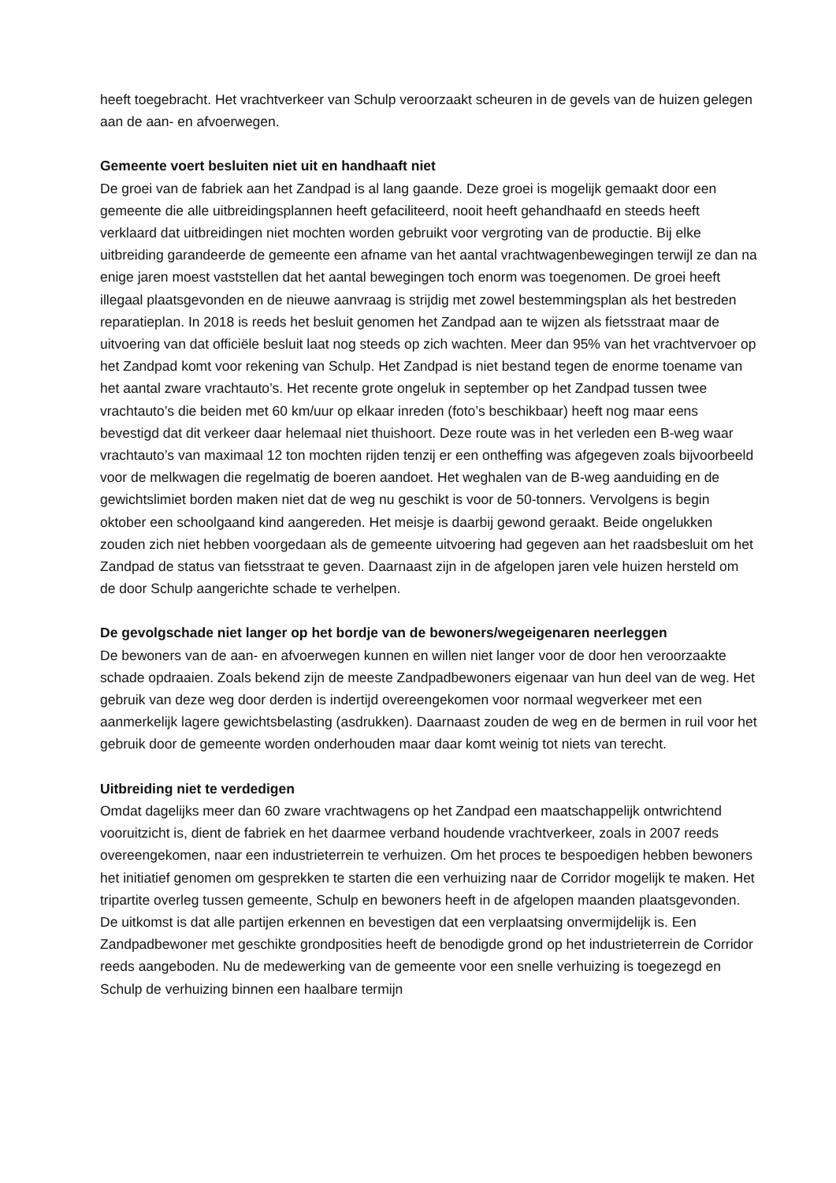heeft toegebracht. Het vrachtverkeer van Schulp veroorzaakt scheuren in de gevels van de huizen gelegen aan de aan- en afvoerwegen.
Gemeente voert besluiten niet uit en handhaaft niet
De groei van de fabriek aan het Zandpad is al lang gaande. Deze groei is mogelijk gemaakt door een gemeente die alle uitbreidingsplannen heeft gefaciliteerd, nooit heeft gehandhaafd en steeds heeft verklaard dat uitbreidingen niet mochten worden gebruikt voor vergroting van de productie. Bij elke uitbreiding garandeerde de gemeente een afname van het aantal vrachtwagenbewegingen terwijl ze dan na enige jaren moest vaststellen dat het aantal bewegingen toch enorm was toegenomen. De groei heeft illegaal plaatsgevonden en de nieuwe aanvraag is strijdig met zowel bestemmingsplan als het bestreden reparatieplan. In 2018 is reeds het besluit genomen het Zandpad aan te wijzen als fietsstraat maar de uitvoering van dat officiële besluit laat nog steeds op zich wachten. Meer dan 95% van het vrachtvervoer op het Zandpad komt voor rekening van Schulp. Het Zandpad is niet bestand tegen de enorme toename van het aantal zware vrachtauto’s. Het recente grote ongeluk in september op het Zandpad tussen twee vrachtauto’s die beiden met 60 km/uur op elkaar inreden (foto’s beschikbaar) heeft nog maar eens bevestigd dat dit verkeer daar helemaal niet thuishoort. Deze route was in het verleden een B-weg waar vrachtauto’s van maximaal 12 ton mochten rijden tenzij er een ontheffing was afgegeven zoals bijvoorbeeld voor de melkwagen die regelmatig de boeren aandoet. Het weghalen van de B-weg aanduiding en de gewichtslimiet borden maken niet dat de weg nu geschikt is voor de 50-tonners. Vervolgens is begin oktober een schoolgaand kind aangereden. Het meisje is daarbij gewond geraakt. Beide ongelukken zouden zich niet hebben voorgedaan als de gemeente uitvoering had gegeven aan het raadsbesluit om het Zandpad de status van fietsstraat te geven. Daarnaast zijn in de afgelopen jaren vele huizen hersteld om de door Schulp aangerichte schade te verhelpen.
De gevolgschade niet langer op het bordje van de bewoners/wegeigenaren neerleggen
De bewoners van de aan- en afvoerwegen kunnen en willen niet langer voor de door hen veroorzaakte schade opdraaien. Zoals bekend zijn de meeste Zandpadbewoners eigenaar van hun deel van de weg. Het gebruik van deze weg door derden is indertijd overeengekomen voor normaal wegverkeer met een aanmerkelijk lagere gewichtsbelasting (asdrukken). Daarnaast zouden de weg en de bermen in ruil voor het gebruik door de gemeente worden onderhouden maar daar komt weinig tot niets van terecht.
Uitbreiding niet te verdedigen
Omdat dagelijks meer dan 60 zware vrachtwagens op het Zandpad een maatschappelijk ontwrichtend vooruitzicht is, dient de fabriek en het daarmee verband houdende vrachtverkeer, zoals in 2007 reeds overeengekomen, naar een industrieterrein te verhuizen. Om het proces te bespoedigen hebben bewoners het initiatief genomen om gesprekken te starten die een verhuizing naar de Corridor mogelijk te maken. Het tripartite overleg tussen gemeente, Schulp en bewoners heeft in de afgelopen maanden plaatsgevonden. De uitkomst is dat alle partijen erkennen en bevestigen dat een verplaatsing onvermijdelijk is. Een Zandpadbewoner met geschikte grondposities heeft de benodigde grond op het industrieterrein de Corridor reeds aangeboden. Nu de medewerking van de gemeente voor een snelle verhuizing is toegezegd en Schulp de verhuizing binnen een haalbare termijn